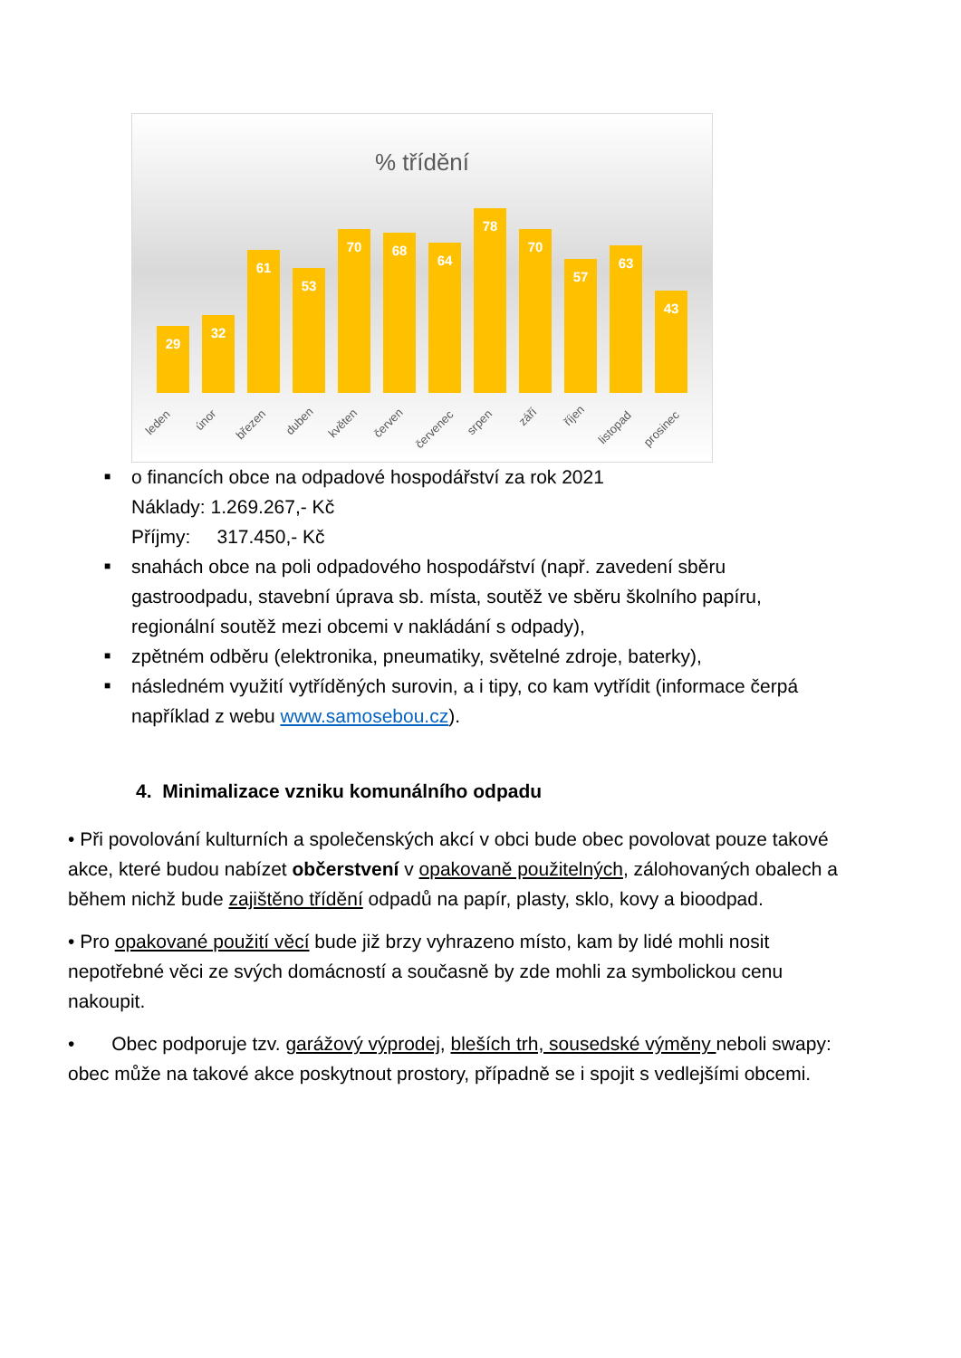% třídění
29
32
61
53
70
68
64
78
70
57
63
43
leden
únor
březen
duben
květen
červen
červenec
srpen
září
říjen
listopad
prosinec
■ o financích obce na odpadové hospodářství za rok 2021
Náklady: 1.269.267,- Kč
Příjmy: 317.450,- Kč
■ snahách obce na poli odpadového hospodářství (např. zavedení sběru gastroodpadu, stavební úprava sb. místa, soutěž ve sběru školního papíru, regionální soutěž mezi obcemi v nakládání s odpady),
■ zpětném odběru (elektronika, pneumatiky, světelné zdroje, baterky),
■ následném využití vytříděných surovin, a i tipy, co kam vytřídit (informace čerpá například z webu www.samosebou.cz).
4. Minimalizace vzniku komunálního odpadu
• Při povolování kulturních a společenských akcí v obci bude obec povolovat pouze takové akce, které budou nabízet občerstvení v opakovaně použitelných, zálohovaných obalech a během nichž bude zajištěno třídění odpadů na papír, plasty, sklo, kovy a bioodpad.
• Pro opakované použití věcí bude již brzy vyhrazeno místo, kam by lidé mohli nosit nepotřebné věci ze svých domácností a současně by zde mohli za symbolickou cenu nakoupit.
• Obec podporuje tzv. garážový výprodej, bleších trh, sousedské výměny neboli swapy: obec může na takové akce poskytnout prostory, případně se i spojit s vedlejšími obcemi.